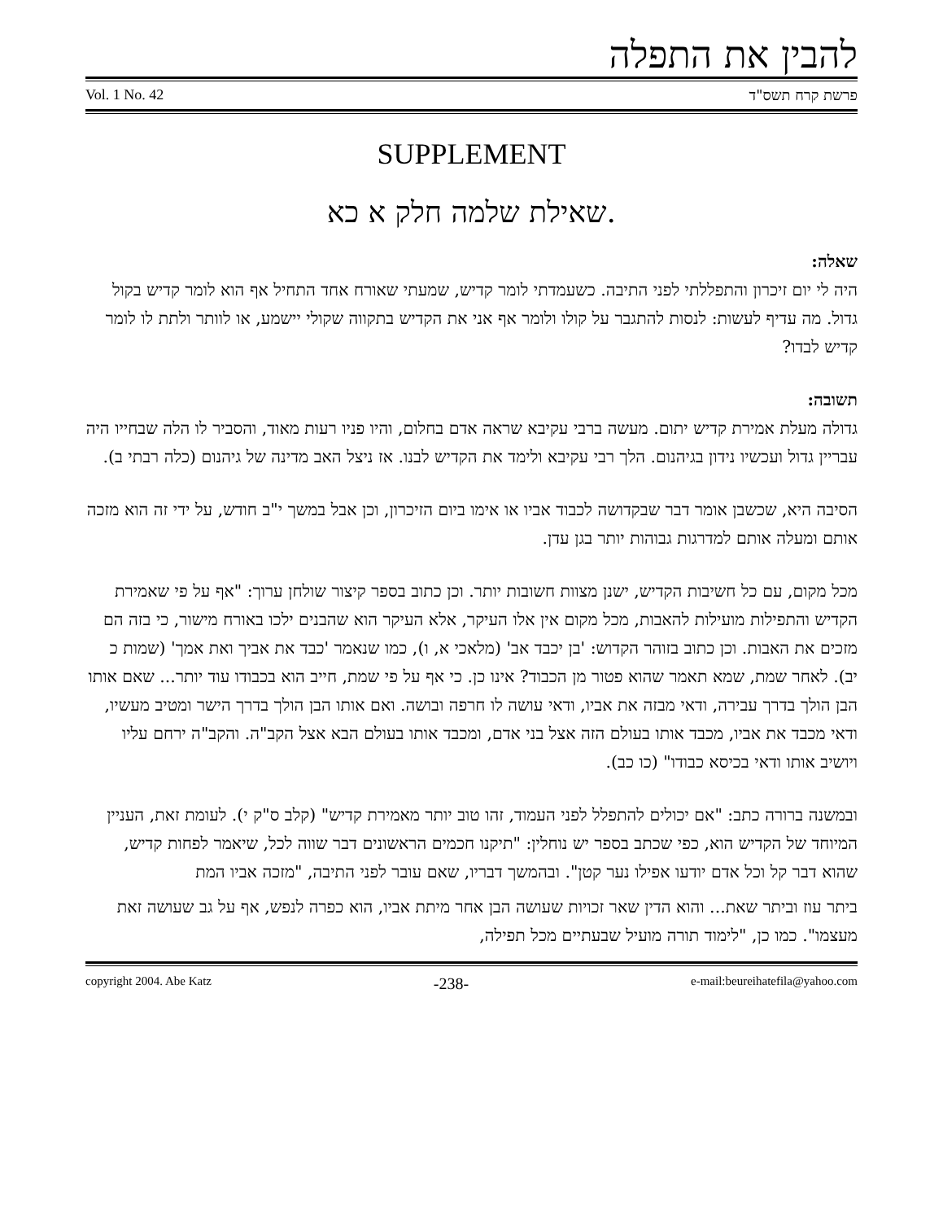להבין את התפלה
Vol. 1 No. 42 פרשת קרח תשס"ד
SUPPLEMENT
שאילת שלמה חלק א כא.
שאלה:
היה לי יום זיכרון והתפללתי לפני התיבה. כשעמדתי לומר קדיש, שמעתי שאורח אחד התחיל אף הוא לומר קדיש בקול גדול. מה עדיף לעשות: לנסות להתגבר על קולו ולומר אף אני את הקדיש בתקווה שקולי יישמע, או לוותר ולתת לו לומר קדיש לבדו?
תשובה:
גדולה מעלת אמירת קדיש יתום. מעשה ברבי עקיבא שראה אדם בחלום, והיו פניו רעות מאוד, והסביר לו הלה שבחייו היה עבריין גדול ועכשיו נידון בגיהנום. הלך רבי עקיבא ולימד את הקדיש לבנו. אז ניצל האב מדינה של גיהנום (כלה רבתי ב).
הסיבה היא, שכשבן אומר דבר שבקדושה לכבוד אביו או אימו ביום הזיכרון, וכן אבל במשך י"ב חודש, על ידי זה הוא מזכה אותם ומעלה אותם למדרגות גבוהות יותר בגן עדן.
מכל מקום, עם כל חשיבות הקדיש, ישנן מצוות חשובות יותר. וכן כתוב בספר קיצור שולחן ערוך: "אף על פי שאמירת הקדיש והתפילות מועילות להאבות, מכל מקום אין אלו העיקר, אלא העיקר הוא שהבנים ילכו באורח מישור, כי בזה הם מזכים את האבות. וכן כתוב בזוהר הקדוש: 'בן יכבד אב' (מלאכי א, ו), כמו שנאמר 'כבד את אביך ואת אמך' (שמות כ יב). לאחר שמת, שמא תאמר שהוא פטור מן הכבוד? אינו כן. כי אף על פי שמת, חייב הוא בכבודו עוד יותר... שאם אותו הבן הולך בדרך עבירה, ודאי מבזה את אביו, ודאי עושה לו חרפה ובושה. ואם אותו הבן הולך בדרך הישר ומטיב מעשיו, ודאי מכבד את אביו, מכבד אותו בעולם הזה אצל בני אדם, ומכבד אותו בעולם הבא אצל הקב"ה. והקב"ה ירחם עליו ויושיב אותו ודאי בכיסא כבודו" (כו כב).
ובמשנה ברורה כתב: "אם יכולים להתפלל לפני העמוד, זהו טוב יותר מאמירת קדיש" (קלב ס"ק י). לעומת זאת, העניין המיוחד של הקדיש הוא, כפי שכתב בספר יש נוחלין: "תיקנו חכמים הראשונים דבר שווה לכל, שיאמר לפחות קדיש, שהוא דבר קל וכל אדם יודעו אפילו נער קטן". ובהמשך דבריו, שאם עובר לפני התיבה, "מזכה אביו המת
ביתר עוז וביתר שאת... והוא הדין שאר זכויות שעושה הבן אחר מיתת אביו, הוא כפרה לנפש, אף על גב שעושה זאת מעצמו". כמו כן, "לימוד תורה מועיל שבעתיים מכל תפילה,
copyright 2004. Abe Katz -238- e-mail:beureihatefila@yahoo.com